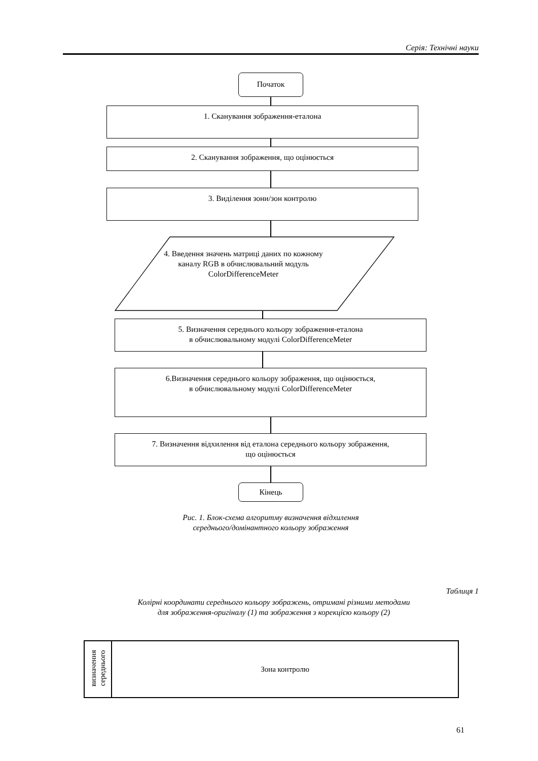Серія: Технічні науки
Початок
1. Сканування зображення-еталона
2. Сканування зображення, що оцінюється
3. Виділення зони/зон контролю
4. Введення значень матриці даних по кожному каналу RGB в обчислювальний модуль ColorDifferenceMeter
5. Визначення середнього кольору зображення-еталона
в обчислювальному модулі ColorDifferenceMeter
6.Визначення середнього кольору зображення, що оцінюється,
в обчислювальному модулі ColorDifferenceMeter
7. Визначення відхилення від еталона середнього кольору зображення,
що оцінюється
Кінець
Рис. 1. Блок-схема алгоритму визначення відхилення
середнього/домінантного кольору зображення
Таблиця 1
Колірні координати середнього кольору зображень, отримані різними методами
для зображення-оригіналу (1) та зображення з корекцією кольору (2)
| визначення середнього | Зона контролю |
61